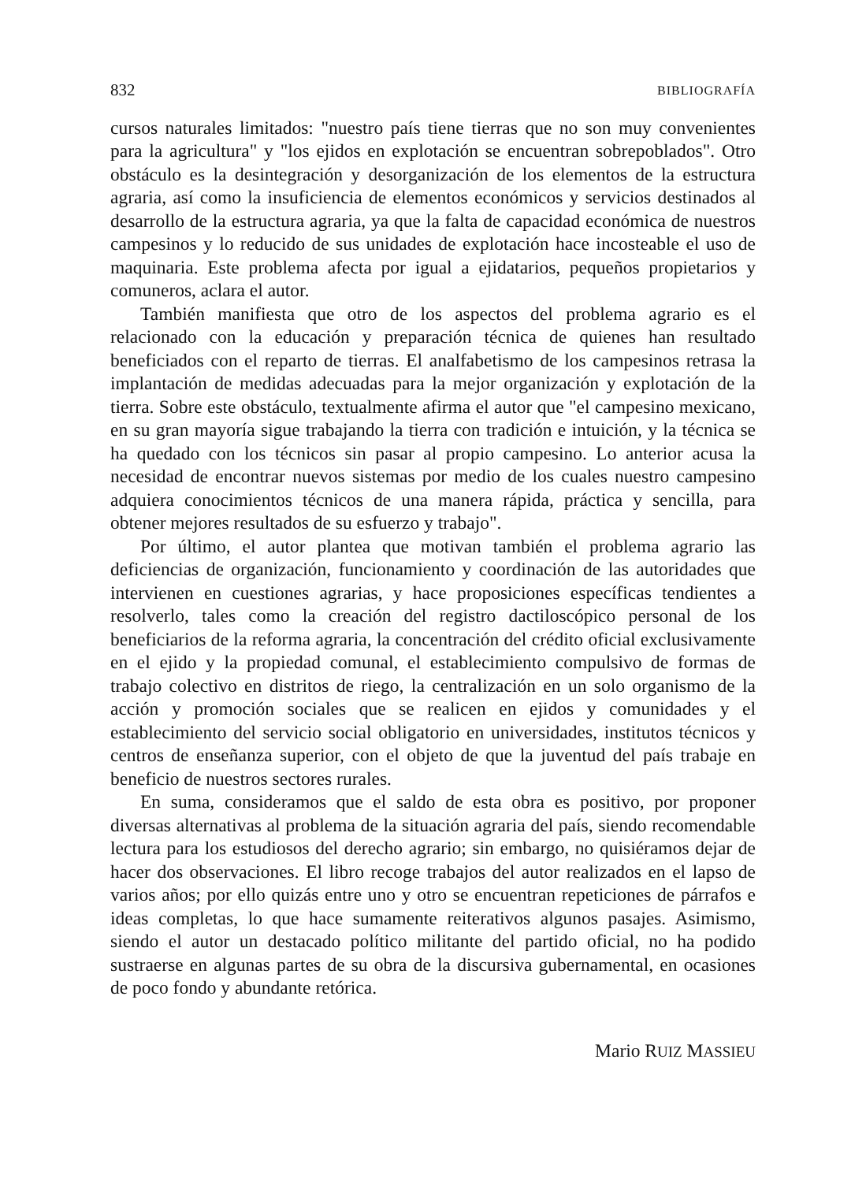832 BIBLIOGRAFÍA
cursos naturales limitados: "nuestro país tiene tierras que no son muy convenientes para la agricultura" y "los ejidos en explotación se encuentran sobrepoblados". Otro obstáculo es la desintegración y desorganización de los elementos de la estructura agraria, así como la insuficiencia de elementos económicos y servicios destinados al desarrollo de la estructura agraria, ya que la falta de capacidad económica de nuestros campesinos y lo reducido de sus unidades de explotación hace incosteable el uso de maquinaria. Este problema afecta por igual a ejidatarios, pequeños propietarios y comuneros, aclara el autor.
También manifiesta que otro de los aspectos del problema agrario es el relacionado con la educación y preparación técnica de quienes han resultado beneficiados con el reparto de tierras. El analfabetismo de los campesinos retrasa la implantación de medidas adecuadas para la mejor organización y explotación de la tierra. Sobre este obstáculo, textualmente afirma el autor que "el campesino mexicano, en su gran mayoría sigue trabajando la tierra con tradición e intuición, y la técnica se ha quedado con los técnicos sin pasar al propio campesino. Lo anterior acusa la necesidad de encontrar nuevos sistemas por medio de los cuales nuestro campesino adquiera conocimientos técnicos de una manera rápida, práctica y sencilla, para obtener mejores resultados de su esfuerzo y trabajo".
Por último, el autor plantea que motivan también el problema agrario las deficiencias de organización, funcionamiento y coordinación de las autoridades que intervienen en cuestiones agrarias, y hace proposiciones específicas tendientes a resolverlo, tales como la creación del registro dactiloscópico personal de los beneficiarios de la reforma agraria, la concentración del crédito oficial exclusivamente en el ejido y la propiedad comunal, el establecimiento compulsivo de formas de trabajo colectivo en distritos de riego, la centralización en un solo organismo de la acción y promoción sociales que se realicen en ejidos y comunidades y el establecimiento del servicio social obligatorio en universidades, institutos técnicos y centros de enseñanza superior, con el objeto de que la juventud del país trabaje en beneficio de nuestros sectores rurales.
En suma, consideramos que el saldo de esta obra es positivo, por proponer diversas alternativas al problema de la situación agraria del país, siendo recomendable lectura para los estudiosos del derecho agrario; sin embargo, no quisiéramos dejar de hacer dos observaciones. El libro recoge trabajos del autor realizados en el lapso de varios años; por ello quizás entre uno y otro se encuentran repeticiones de párrafos e ideas completas, lo que hace sumamente reiterativos algunos pasajes. Asimismo, siendo el autor un destacado político militante del partido oficial, no ha podido sustraerse en algunas partes de su obra de la discursiva gubernamental, en ocasiones de poco fondo y abundante retórica.
Mario RUIZ MASSIEU